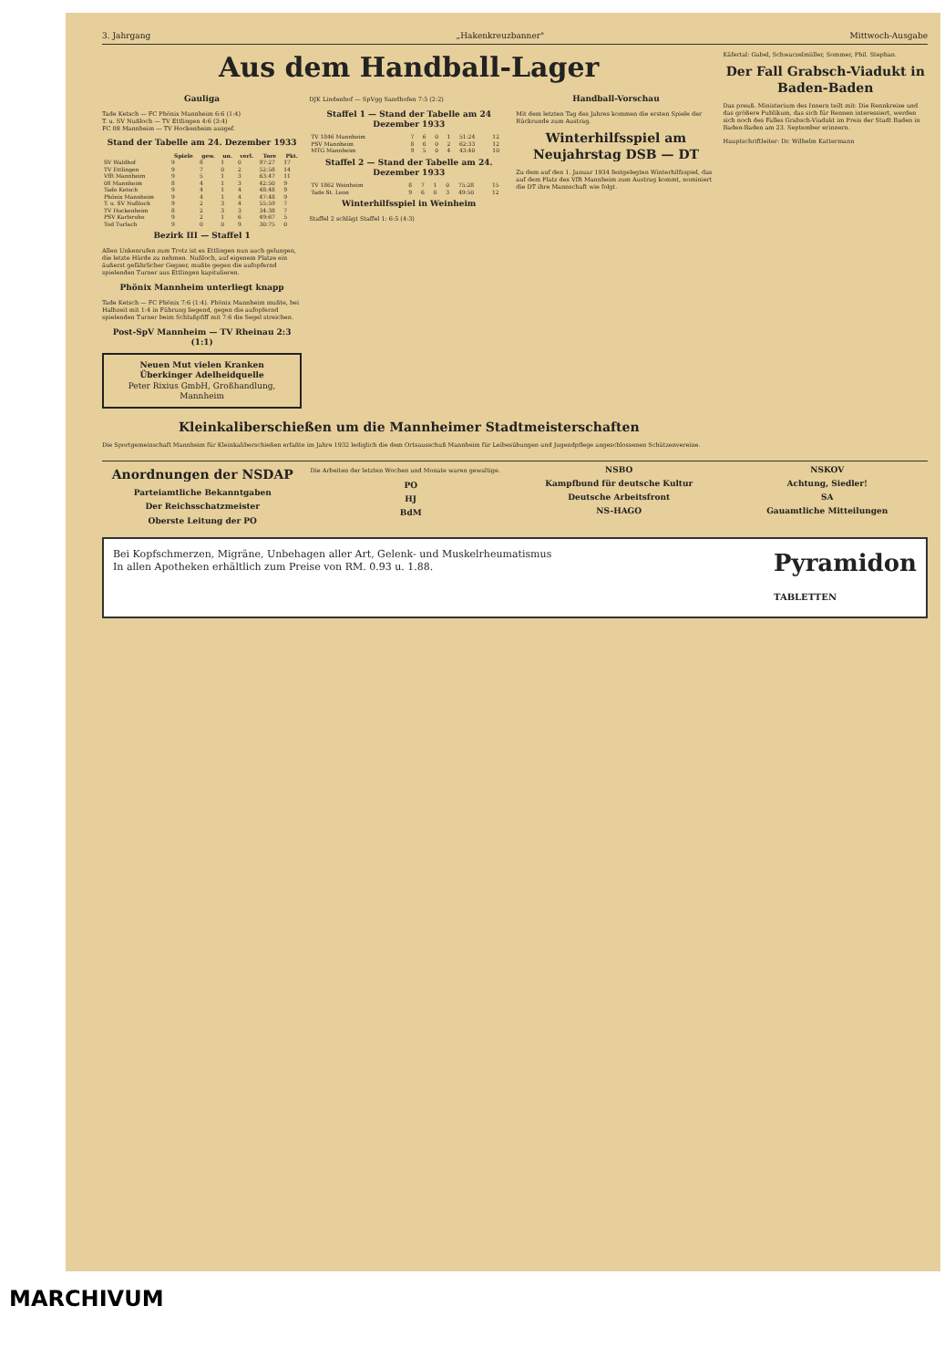3. Jahrgang „Hakenkreuzbanner" Mittwoch-Ausgabe
Aus dem Handball-Lager
Gauliga
Tade Ketsch — FC Phönix Mannheim 6:6 (1:4)
T. u. SV Nußloch — TV Ettlingen 4:6 (3:4)
FC 08 Mannheim — TV Hockenheim ausgef.
Stand der Tabelle am 24. Dezember 1933
| | Spiele | gew. | un. | verl. | Tore | Pkt. |
| --- | --- | --- | --- | --- | --- | --- |
| SV Waldhof | 9 | 8 | 1 | 0 | 97:27 | 17 |
| TV Ettlingen | 9 | 7 | 0 | 2 | 52:58 | 14 |
| VfR Mannheim | 9 | 5 | 1 | 3 | 63:47 | 11 |
| 08 Mannheim | 8 | 4 | 1 | 3 | 42:50 | 9 |
| Tade Ketsch | 9 | 4 | 1 | 4 | 48:48 | 9 |
| Phönix Mannheim | 9 | 4 | 1 | 4 | 47:48 | 9 |
| T. u. SV Nußloch | 9 | 2 | 3 | 4 | 55:59 | 7 |
| TV Hockenheim | 8 | 2 | 3 | 3 | 34:38 | 7 |
| PSV Karlsruhe | 9 | 2 | 1 | 6 | 49:67 | 5 |
| Tod Turlach | 9 | 0 | 0 | 9 | 30:75 | 0 |
Bezirk III — Staffel 1
Allen Unkenrufen zum Trotz ist es Ettlingen nun auch gelungen, die letzte Hürde zu nehmen. Nußloch, auf eigenem Platze ein äußerst gefährlicher Gegner, mußte gegen die aufopfernd spielenden Turner aus Ettlingen kapitulieren.
Phönix Mannheim unterliegt knapp
Tade Ketsch — FC Phönix 7:6 (1:4). Phönix Mannheim mußte, bei Halbzeit mit 1:4 in Führung liegend, gegen die aufopfernd spielenden Turner beim Schlußpfiff mit 7:6 die Segel streichen.
Post-SpV Mannheim — TV Rheinau 2:3 (1:1)
Neuen Mut vielen Kranken
Überkinger Adelheidquelle
Peter Rixius GmbH, Großhandlung, Mannheim
DJK Lindenhof — SpVgg Sandhofen 7:5 (2:2)
Staffel 1 — Stand der Tabelle am 24 Dezember 1933
| TV 1846 Mannheim | 7 | 6 | 0 | 1 | 51:24 | 12 |
| PSV Mannheim | 8 | 6 | 0 | 2 | 62:33 | 12 |
| MTG Mannheim | 9 | 5 | 0 | 4 | 43:40 | 10 |
Staffel 2 — Stand der Tabelle am 24. Dezember 1933
| TV 1862 Weinheim | 8 | 7 | 1 | 0 | 75:28 | 15 |
| Tade St. Leon | 9 | 6 | 0 | 3 | 49:50 | 12 |
Winterhilfsspiel in Weinheim
Staffel 2 schlägt Staffel 1: 6:5 (4:3)
Handball-Vorschau
Mit dem letzten Tag des Jahres kommen die ersten Spiele der Rückrunde zum Austrag.
Winterhilfsspiel am Neujahrstag DSB — DT
Zu dem auf den 1. Januar 1934 festgelegten Winterhilfsspiel, das auf dem Platz des VfR Mannheim zum Austrag kommt, nominiert die DT ihre Mannschaft wie folgt.
Kleinkaliberschießen um die Mannheimer Stadtmeisterschaften
Die Sportgemeinschaft Mannheim für Kleinkaliberschießen erfaßte im Jahre 1932 lediglich die dem Ortsausschuß Mannheim für Leibesübungen und Jugendpflege angeschlossenen Schützenvereine.
Käfertal: Gabel, Schwarzelmüller, Sommer, Phil. Stephan.
Der Fall Grabsch-Viadukt in Baden-Baden
Das preuß. Ministerium des Innern teilt mit: Die Rennkreise und das größere Publikum, das sich für Rennen interessiert, werden sich noch des Falles Grabsch-Viadukt im Preis der Stadt Baden in Baden-Baden am 23. September erinnern.
Hauptschriftleiter: Dr. Wilhelm Kattermann
Anordnungen der NSDAP
Parteiamtliche Bekanntgaben
Der Reichsschatzmeister
Oberste Leitung der PO
Die Arbeiten der letzten Wochen und Monate waren gewaltige.
PO
HJ
BdM
NSBO
Kampfbund für deutsche Kultur
Deutsche Arbeitsfront
NS-HAGO
NSKOV
Achtung, Siedler!
SA
Gauamtliche Mitteilungen
Bei Kopfschmerzen, Migräne, Unbehagen aller Art, Gelenk- und Muskelrheumatismus
In allen Apotheken erhältlich zum Preise von RM. 0.93 u. 1.88. Pyramidon
TABLETTEN
MARCHIVUM